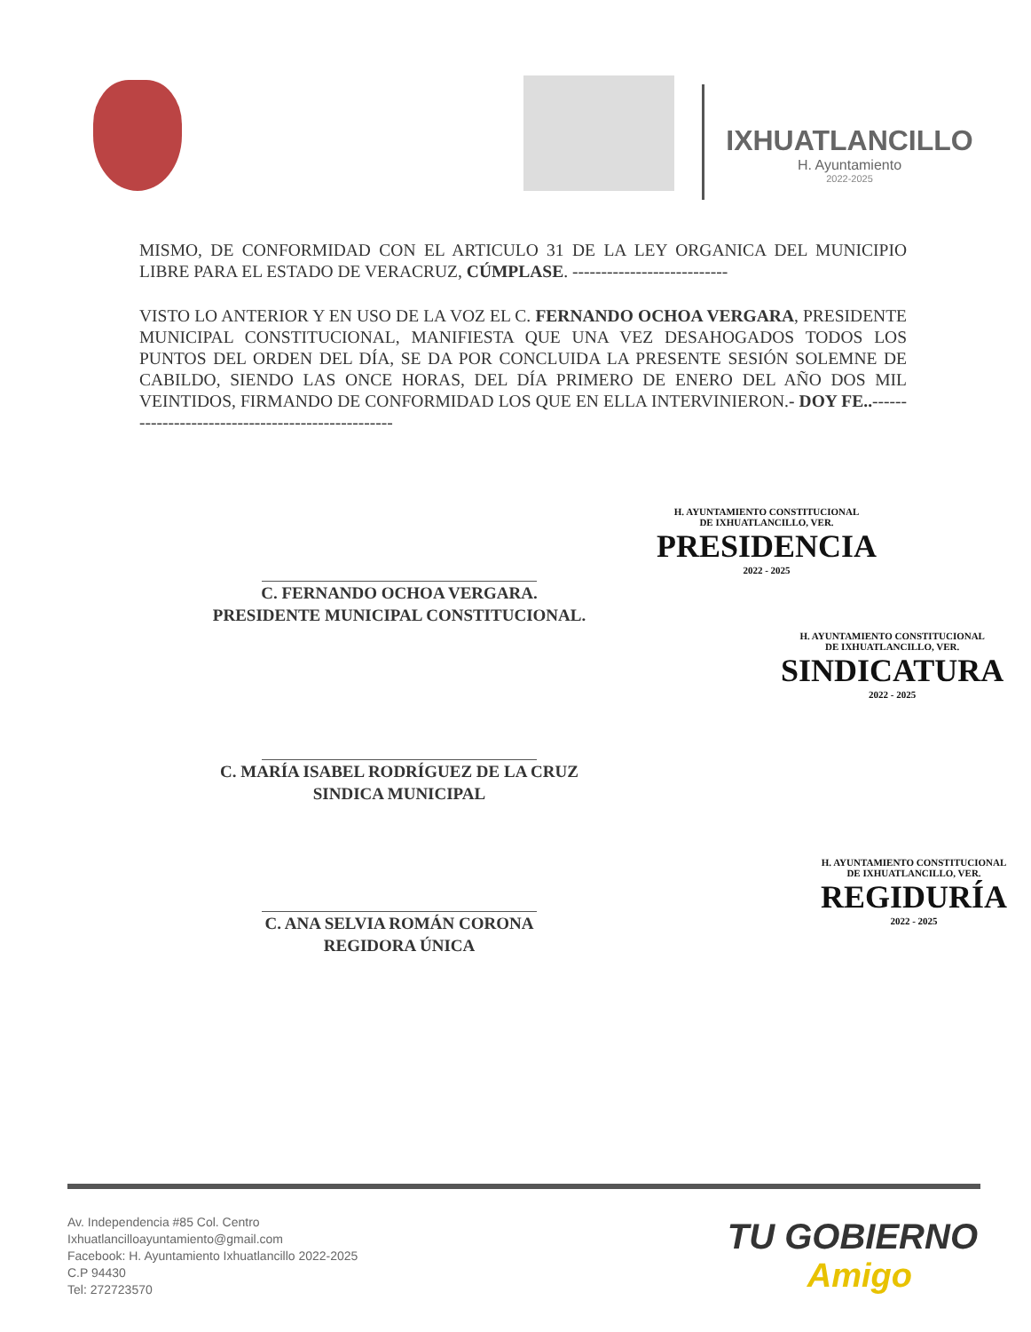IXHUATLANCILLO
H. Ayuntamiento
2022-2025
MISMO, DE CONFORMIDAD CON EL ARTICULO 31 DE LA LEY ORGANICA DEL MUNICIPIO LIBRE PARA EL ESTADO DE VERACRUZ, CÚMPLASE. ---------------------------
VISTO LO ANTERIOR Y EN USO DE LA VOZ EL C. FERNANDO OCHOA VERGARA, PRESIDENTE MUNICIPAL CONSTITUCIONAL, MANIFIESTA QUE UNA VEZ DESAHOGADOS TODOS LOS PUNTOS DEL ORDEN DEL DÍA, SE DA POR CONCLUIDA LA PRESENTE SESIÓN SOLEMNE DE CABILDO, SIENDO LAS ONCE HORAS, DEL DÍA PRIMERO DE ENERO DEL AÑO DOS MIL VEINTIDOS, FIRMANDO DE CONFORMIDAD LOS QUE EN ELLA INTERVINIERON.- DOY FE..--------------------------------------------------
C. FERNANDO OCHOA VERGARA.
PRESIDENTE MUNICIPAL CONSTITUCIONAL.
C. MARÍA ISABEL RODRÍGUEZ DE LA CRUZ
SINDICA MUNICIPAL
C. ANA SELVIA ROMÁN CORONA
REGIDORA ÚNICA
H. AYUNTAMIENTO CONSTITUCIONAL
DE IXHUATLANCILLO, VER.
PRESIDENCIA
2022 - 2025
H. AYUNTAMIENTO CONSTITUCIONAL
DE IXHUATLANCILLO, VER.
SINDICATURA
2022 - 2025
H. AYUNTAMIENTO CONSTITUCIONAL
DE IXHUATLANCILLO, VER.
REGIDURÍA
2022 - 2025
Av. Independencia #85 Col. Centro
Ixhuatlancilloayuntamiento@gmail.com
Facebook: H. Ayuntamiento Ixhuatlancillo 2022-2025
C.P 94430
Tel: 272723570
TU GOBIERNO
Amigo